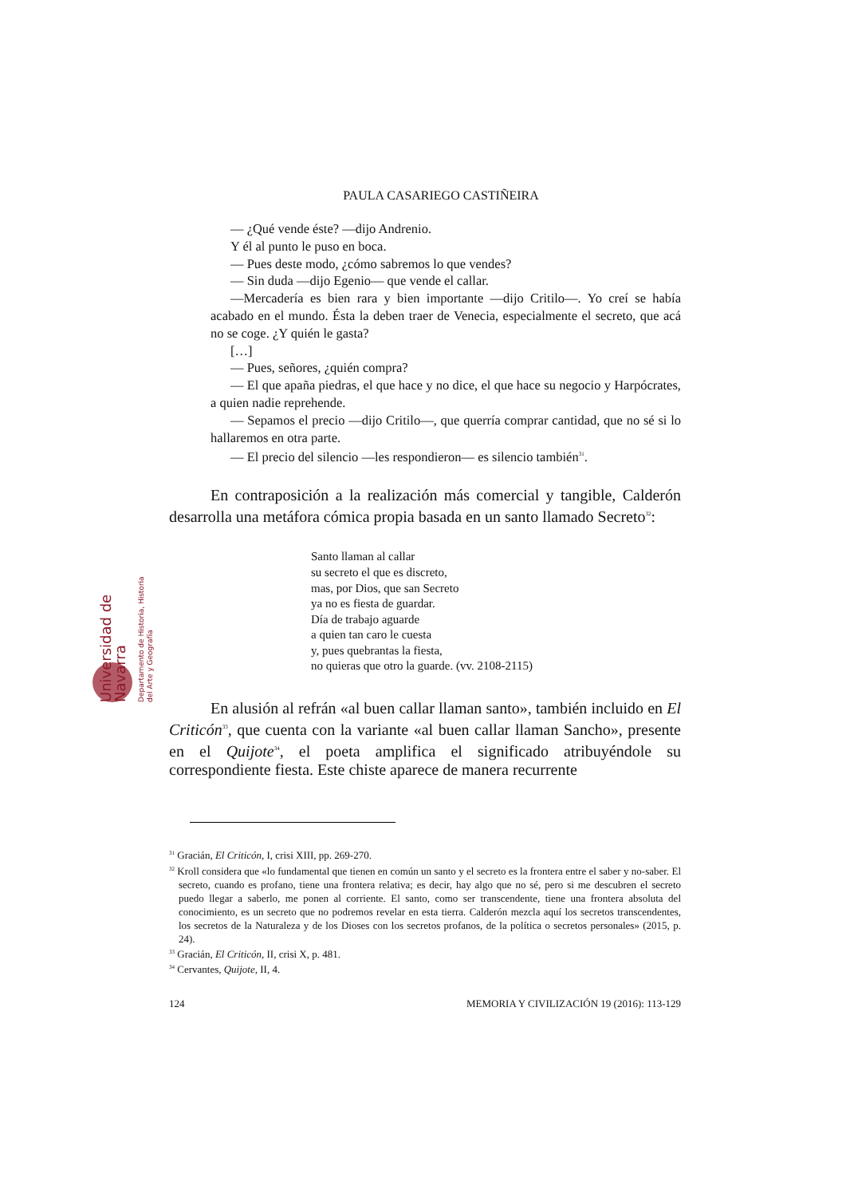Universidad de Navarra
Departamento de Historia, Historia del Arte y Geografía
PAULA CASARIEGO CASTIÑEIRA
— ¿Qué vende éste? —dijo Andrenio.
Y él al punto le puso en boca.
— Pues deste modo, ¿cómo sabremos lo que vendes?
— Sin duda —dijo Egenio— que vende el callar.
—Mercadería es bien rara y bien importante —dijo Critilo—. Yo creí se había acabado en el mundo. Ésta la deben traer de Venecia, especialmente el secreto, que acá no se coge. ¿Y quién le gasta?
[…]
— Pues, señores, ¿quién compra?
— El que apaña piedras, el que hace y no dice, el que hace su negocio y Harpócrates, a quien nadie reprehende.
— Sepamos el precio —dijo Critilo—, que querría comprar cantidad, que no sé si lo hallaremos en otra parte.
— El precio del silencio —les respondieron— es silencio también<sup>31</sup>.
En contraposición a la realización más comercial y tangible, Calderón desarrolla una metáfora cómica propia basada en un santo llamado Secreto<sup>32</sup>:
Santo llaman al callar
su secreto el que es discreto,
mas, por Dios, que san Secreto
ya no es fiesta de guardar.
Día de trabajo aguarde
a quien tan caro le cuesta
y, pues quebrantas la fiesta,
no quieras que otro la guarde. (vv. 2108-2115)
En alusión al refrán «al buen callar llaman santo», también incluido en El Criticón<sup>33</sup>, que cuenta con la variante «al buen callar llaman Sancho», presente en el Quijote<sup>34</sup>, el poeta amplifica el significado atribuyéndole su correspondiente fiesta. Este chiste aparece de manera recurrente
<sup>31</sup> Gracián, El Criticón, I, crisi XIII, pp. 269-270.
<sup>32</sup> Kroll considera que «lo fundamental que tienen en común un santo y el secreto es la frontera entre el saber y no-saber. El secreto, cuando es profano, tiene una frontera relativa; es decir, hay algo que no sé, pero si me descubren el secreto puedo llegar a saberlo, me ponen al corriente. El santo, como ser transcendente, tiene una frontera absoluta del conocimiento, es un secreto que no podremos revelar en esta tierra. Calderón mezcla aquí los secretos transcendentes, los secretos de la Naturaleza y de los Dioses con los secretos profanos, de la política o secretos personales» (2015, p. 24).
<sup>33</sup> Gracián, El Criticón, II, crisi X, p. 481.
<sup>34</sup> Cervantes, Quijote, II, 4.
124 MEMORIA Y CIVILIZACIÓN 19 (2016): 113-129